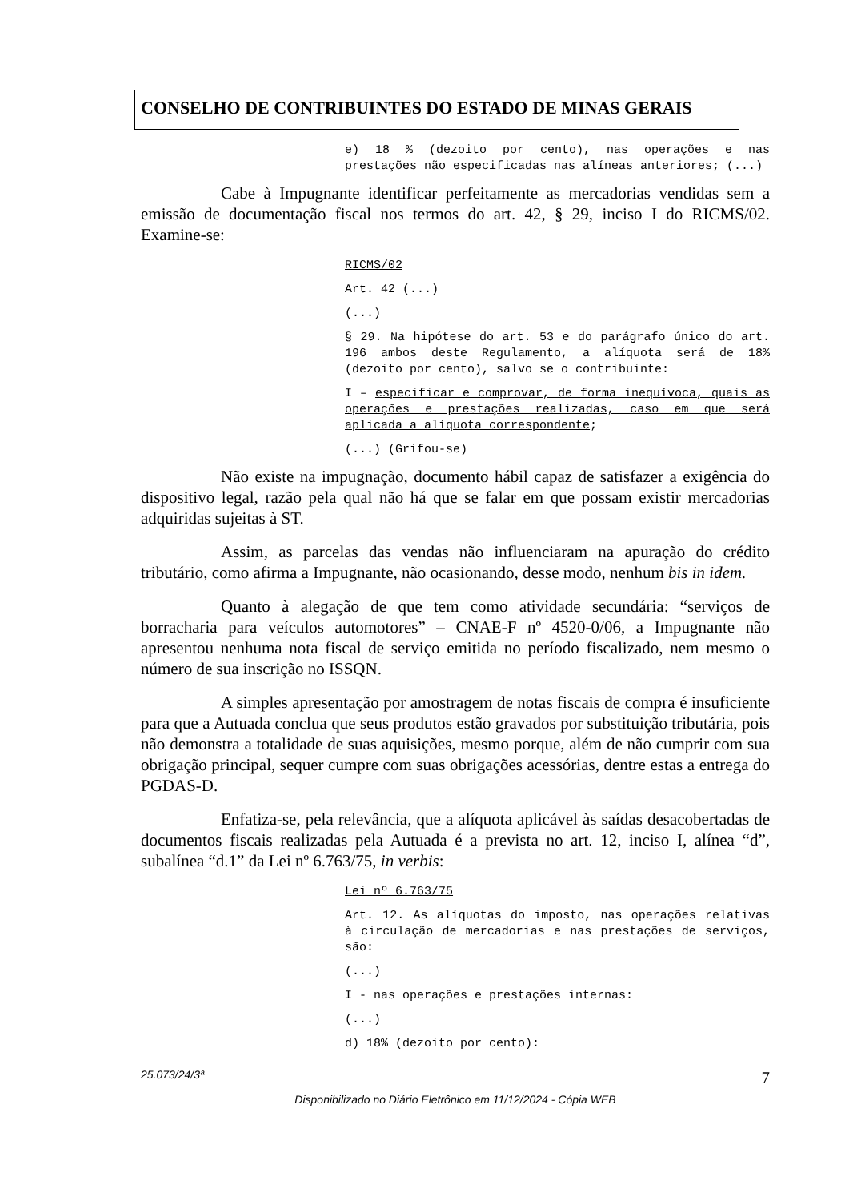CONSELHO DE CONTRIBUINTES DO ESTADO DE MINAS GERAIS
e) 18 % (dezoito por cento), nas operações e nas prestações não especificadas nas alíneas anteriores; (...)
Cabe à Impugnante identificar perfeitamente as mercadorias vendidas sem a emissão de documentação fiscal nos termos do art. 42, § 29, inciso I do RICMS/02. Examine-se:
RICMS/02
Art. 42 (...)
(...)
§ 29. Na hipótese do art. 53 e do parágrafo único do art. 196 ambos deste Regulamento, a alíquota será de 18% (dezoito por cento), salvo se o contribuinte:
I – especificar e comprovar, de forma inequívoca, quais as operações e prestações realizadas, caso em que será aplicada a alíquota correspondente;
(...) (Grifou-se)
Não existe na impugnação, documento hábil capaz de satisfazer a exigência do dispositivo legal, razão pela qual não há que se falar em que possam existir mercadorias adquiridas sujeitas à ST.
Assim, as parcelas das vendas não influenciaram na apuração do crédito tributário, como afirma a Impugnante, não ocasionando, desse modo, nenhum bis in idem.
Quanto à alegação de que tem como atividade secundária: “serviços de borracharia para veículos automotores” – CNAE-F nº 4520-0/06, a Impugnante não apresentou nenhuma nota fiscal de serviço emitida no período fiscalizado, nem mesmo o número de sua inscrição no ISSQN.
A simples apresentação por amostragem de notas fiscais de compra é insuficiente para que a Autuada conclua que seus produtos estão gravados por substituição tributária, pois não demonstra a totalidade de suas aquisições, mesmo porque, além de não cumprir com sua obrigação principal, sequer cumpre com suas obrigações acessórias, dentre estas a entrega do PGDAS-D.
Enfatiza-se, pela relevância, que a alíquota aplicável às saídas desacobertadas de documentos fiscais realizadas pela Autuada é a prevista no art. 12, inciso I, alínea “d”, subalínea “d.1” da Lei nº 6.763/75, in verbis:
Lei nº 6.763/75
Art. 12. As alíquotas do imposto, nas operações relativas à circulação de mercadorias e nas prestações de serviços, são:
(...)
I - nas operações e prestações internas:
(...)
d) 18% (dezoito por cento):
25.073/24/3ª 7
Disponibilizado no Diário Eletrônico em 11/12/2024 - Cópia WEB